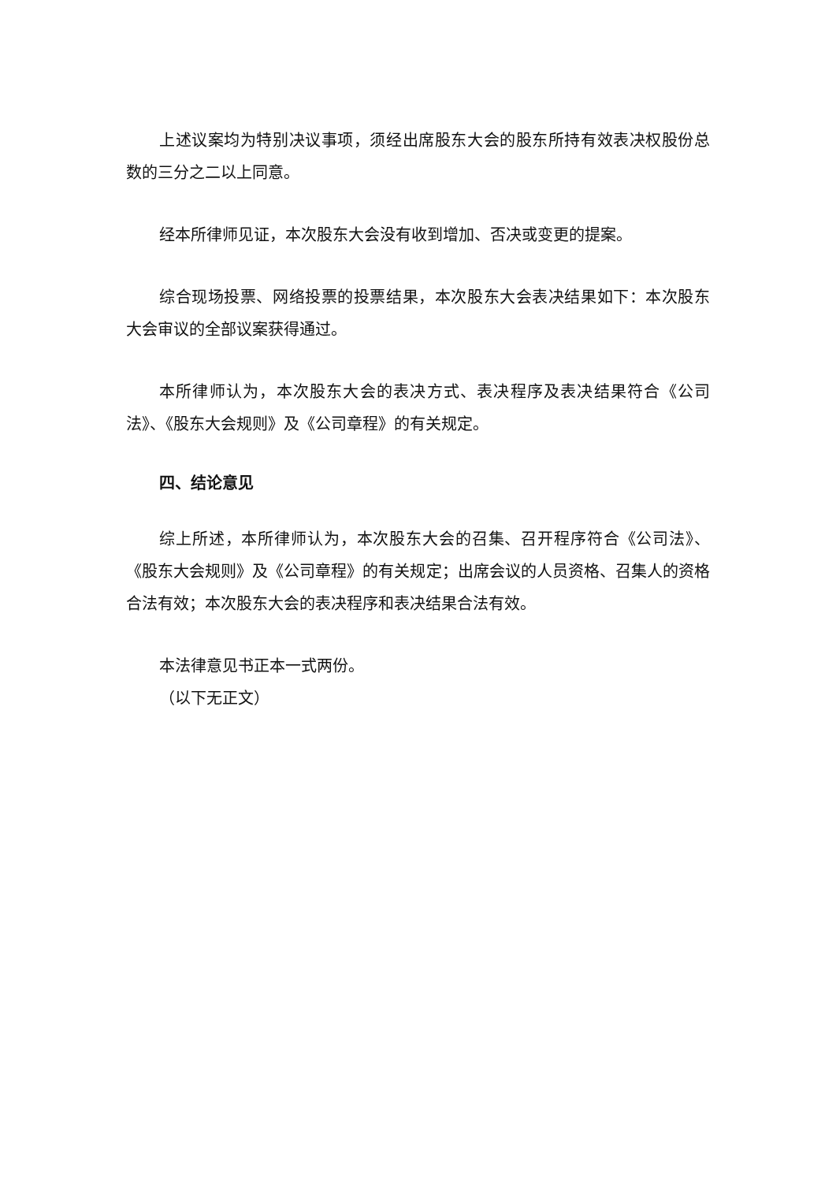上述议案均为特别决议事项，须经出席股东大会的股东所持有效表决权股份总数的三分之二以上同意。
经本所律师见证，本次股东大会没有收到增加、否决或变更的提案。
综合现场投票、网络投票的投票结果，本次股东大会表决结果如下：本次股东大会审议的全部议案获得通过。
本所律师认为，本次股东大会的表决方式、表决程序及表决结果符合《公司法》、《股东大会规则》及《公司章程》的有关规定。
四、结论意见
综上所述，本所律师认为，本次股东大会的召集、召开程序符合《公司法》、《股东大会规则》及《公司章程》的有关规定；出席会议的人员资格、召集人的资格合法有效；本次股东大会的表决程序和表决结果合法有效。
本法律意见书正本一式两份。
（以下无正文）